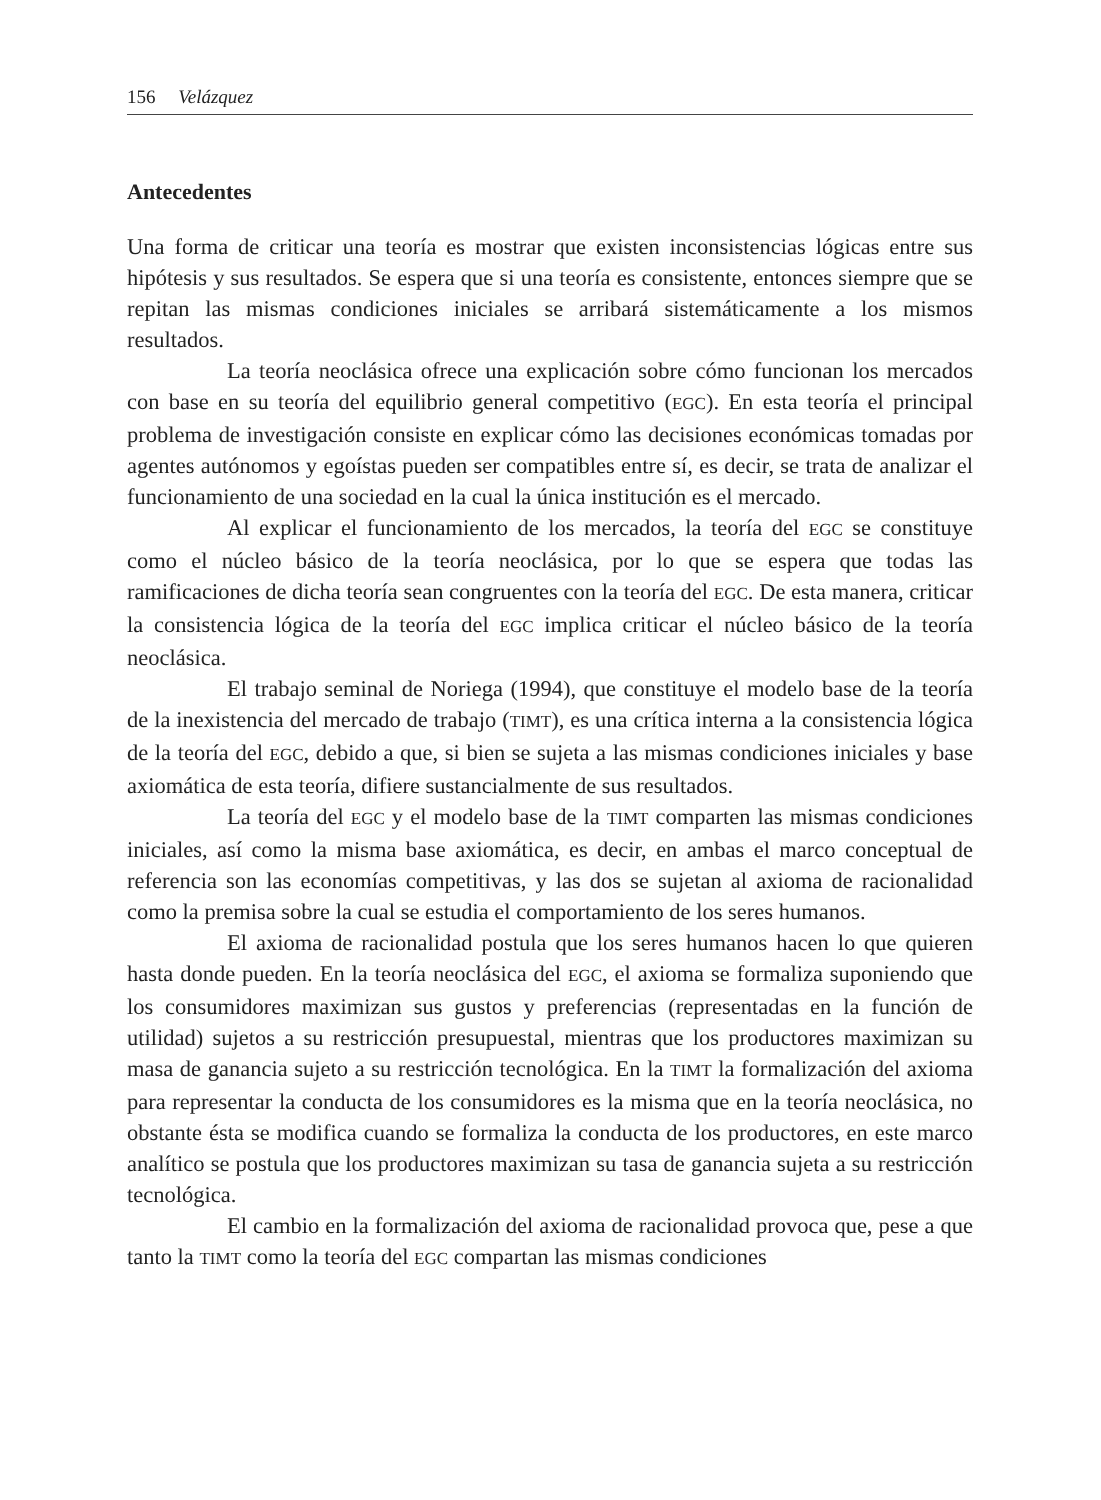156 Velázquez
Antecedentes
Una forma de criticar una teoría es mostrar que existen inconsistencias lógicas entre sus hipótesis y sus resultados. Se espera que si una teoría es consistente, entonces siempre que se repitan las mismas condiciones iniciales se arribará sistemáticamente a los mismos resultados.
La teoría neoclásica ofrece una explicación sobre cómo funcionan los mercados con base en su teoría del equilibrio general competitivo (EGC). En esta teoría el principal problema de investigación consiste en explicar cómo las decisiones económicas tomadas por agentes autónomos y egoístas pueden ser compatibles entre sí, es decir, se trata de analizar el funcionamiento de una sociedad en la cual la única institución es el mercado.
Al explicar el funcionamiento de los mercados, la teoría del EGC se constituye como el núcleo básico de la teoría neoclásica, por lo que se espera que todas las ramificaciones de dicha teoría sean congruentes con la teoría del EGC. De esta manera, criticar la consistencia lógica de la teoría del EGC implica criticar el núcleo básico de la teoría neoclásica.
El trabajo seminal de Noriega (1994), que constituye el modelo base de la teoría de la inexistencia del mercado de trabajo (TIMT), es una crítica interna a la consistencia lógica de la teoría del EGC, debido a que, si bien se sujeta a las mismas condiciones iniciales y base axiomática de esta teoría, difiere sustancialmente de sus resultados.
La teoría del EGC y el modelo base de la TIMT comparten las mismas condiciones iniciales, así como la misma base axiomática, es decir, en ambas el marco conceptual de referencia son las economías competitivas, y las dos se sujetan al axioma de racionalidad como la premisa sobre la cual se estudia el comportamiento de los seres humanos.
El axioma de racionalidad postula que los seres humanos hacen lo que quieren hasta donde pueden. En la teoría neoclásica del EGC, el axioma se formaliza suponiendo que los consumidores maximizan sus gustos y preferencias (representadas en la función de utilidad) sujetos a su restricción presupuestal, mientras que los productores maximizan su masa de ganancia sujeto a su restricción tecnológica. En la TIMT la formalización del axioma para representar la conducta de los consumidores es la misma que en la teoría neoclásica, no obstante ésta se modifica cuando se formaliza la conducta de los productores, en este marco analítico se postula que los productores maximizan su tasa de ganancia sujeta a su restricción tecnológica.
El cambio en la formalización del axioma de racionalidad provoca que, pese a que tanto la TIMT como la teoría del EGC compartan las mismas condiciones